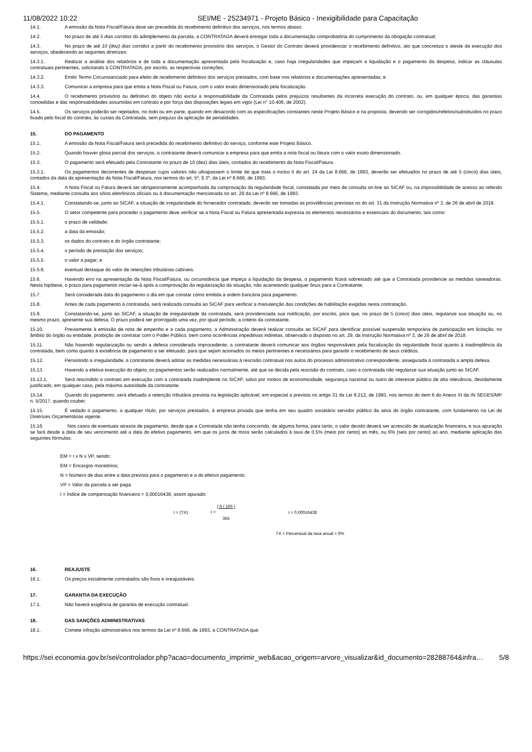11/08/2022 10:22 SEI/ME - 25234971 - Projeto Básico - Inexigibilidade para Capacitação
14.1. A emissão da Nota Fiscal/Fatura deve ser precedida do recebimento definitivo dos serviços, nos termos abaixo.
14.2. No prazo de até 5 dias corridos do adimplemento da parcela, a CONTRATADA deverá entregar toda a documentação comprobatória do cumprimento da obrigação contratual;
14.3. No prazo de até 10 (dez) dias corridos a partir do recebimento provisório dos serviços, o Gestor do Contrato deverá providenciar o recebimento definitivo, ato que concretiza o ateste da execução dos serviços, obedecendo as seguintes diretrizes:
14.3.1. Realizar a análise dos relatórios e de toda a documentação apresentada pela fiscalização e, caso haja irregularidades que impeçam a liquidação e o pagamento da despesa, indicar as cláusulas contratuais pertinentes, solicitando à CONTRATADA, por escrito, as respectivas correções;
14.3.2. Emitir Termo Circunstanciado para efeito de recebimento definitivo dos serviços prestados, com base nos relatórios e documentações apresentadas; e
14.3.3. Comunicar a empresa para que emita a Nota Fiscal ou Fatura, com o valor exato dimensionado pela fiscalização.
14.4. O recebimento provisório ou definitivo do objeto não exclui a responsabilidade da Contratada pelos prejuízos resultantes da incorreta execução do contrato, ou, em qualquer época, das garantias concedidas e das responsabilidades assumidas em contrato e por força das disposições legais em vigor (Lei n° 10.406, de 2002).
14.5. Os serviços poderão ser rejeitados, no todo ou em parte, quando em desacordo com as especificações constantes neste Projeto Básico e na proposta, devendo ser corrigidos/refeitos/substituídos no prazo fixado pelo fiscal do contrato, às custas da Contratada, sem prejuízo da aplicação de penalidades.
15. DO PAGAMENTO
15.1. A emissão da Nota Fiscal/Fatura será precedida do recebimento definitivo do serviço, conforme este Projeto Básico.
15.2. Quando houver glosa parcial dos serviços, a contratante deverá comunicar a empresa para que emita a nota fiscal ou fatura com o valor exato dimensionado.
15.3. O pagamento será efetuado pela Contratante no prazo de 10 (dez) dias úteis, contados do recebimento da Nota Fiscal/Fatura.
15.3.1. Os pagamentos decorrentes de despesas cujos valores não ultrapassem o limite de que trata o inciso II do art. 24 da Lei 8.666, de 1993, deverão ser efetuados no prazo de até 5 (cinco) dias úteis, contados da data da apresentação da Nota Fiscal/Fatura, nos termos do art. 5º, § 3º, da Lei nº 8.666, de 1993.
15.4. A Nota Fiscal ou Fatura deverá ser obrigatoriamente acompanhada da comprovação da regularidade fiscal, constatada por meio de consulta on-line ao SICAF ou, na impossibilidade de acesso ao referido Sistema, mediante consulta aos sítios eletrônicos oficiais ou à documentação mencionada no art. 29 da Lei nº 8.666, de 1993.
15.4.1. Constatando-se, junto ao SICAF, a situação de irregularidade do fornecedor contratado, deverão ser tomadas as providências previstas no do art. 31 da Instrução Normativa nº 3, de 26 de abril de 2018.
15.5. O setor competente para proceder o pagamento deve verificar se a Nota Fiscal ou Fatura apresentada expressa os elementos necessários e essenciais do documento, tais como:
15.5.1. o prazo de validade;
15.5.2. a data da emissão;
15.5.3. os dados do contrato e do órgão contratante;
15.5.4. o período de prestação dos serviços;
15.5.5. o valor a pagar; e
15.5.6. eventual destaque do valor de retenções tributárias cabíveis.
15.6. Havendo erro na apresentação da Nota Fiscal/Fatura, ou circunstância que impeça a liquidação da despesa, o pagamento ficará sobrestado até que a Contratada providencie as medidas saneadoras. Nesta hipótese, o prazo para pagamento iniciar-se-á após a comprovação da regularização da situação, não acarretando qualquer ônus para a Contratante;
15.7. Será considerada data do pagamento o dia em que constar como emitida a ordem bancária para pagamento.
15.8. Antes de cada pagamento à contratada, será realizada consulta ao SICAF para verificar a manutenção das condições de habilitação exigidas nesta contratação.
15.9. Constatando-se, junto ao SICAF, a situação de irregularidade da contratada, será providenciada sua notificação, por escrito, para que, no prazo de 5 (cinco) dias úteis, regularize sua situação ou, no mesmo prazo, apresente sua defesa. O prazo poderá ser prorrogado uma vez, por igual período, a critério da contratante.
15.10. Previamente à emissão de nota de empenho e a cada pagamento, a Administração deverá realizar consulta ao SICAF para identificar possível suspensão temporária de participação em licitação, no âmbito do órgão ou entidade, proibição de contratar com o Poder Público, bem como ocorrências impeditivas indiretas, observado o disposto no art. 29, da Instrução Normativa nº 3, de 26 de abril de 2018.
15.11. Não havendo regularização ou sendo a defesa considerada improcedente, a contratante deverá comunicar aos órgãos responsáveis pela fiscalização da regularidade fiscal quanto à inadimplência da contratada, bem como quanto à existência de pagamento a ser efetuado, para que sejam acionados os meios pertinentes e necessários para garantir o recebimento de seus créditos.
15.12. Persistindo a irregularidade, a contratante deverá adotar as medidas necessárias à rescisão contratual nos autos do processo administrativo correspondente, assegurada à contratada a ampla defesa.
15.13. Havendo a efetiva execução do objeto, os pagamentos serão realizados normalmente, até que se decida pela rescisão do contrato, caso a contratada não regularize sua situação junto ao SICAF.
15.13.1. Será rescindido o contrato em execução com a contratada inadimplente no SICAF, salvo por motivo de economicidade, segurança nacional ou outro de interesse público de alta relevância, devidamente justificado, em qualquer caso, pela máxima autoridade da contratante.
15.14. Quando do pagamento, será efetuada a retenção tributária prevista na legislação aplicável, em especial a prevista no artigo 31 da Lei 8.212, de 1993, nos termos do item 6 do Anexo XI da IN SEGES/MP n. 5/2017, quando couber.
15.15. É vedado o pagamento, a qualquer título, por serviços prestados, à empresa privada que tenha em seu quadro societário servidor público da ativa do órgão contratante, com fundamento na Lei de Diretrizes Orçamentárias vigente.
15.16. Nos casos de eventuais atrasos de pagamento, desde que a Contratada não tenha concorrido, de alguma forma, para tanto, o valor devido deverá ser acrescido de atualização financeira, e sua apuração se fará desde a data de seu vencimento até a data do efetivo pagamento, em que os juros de mora serão calculados à taxa de 0,5% (meio por cento) ao mês, ou 6% (seis por cento) ao ano, mediante aplicação das seguintes fórmulas:
EM = I x N x VP, sendo:
EM = Encargos moratórios;
N = Número de dias entre a data prevista para o pagamento e a do efetivo pagamento;
VP = Valor da parcela a ser paga.
I = Índice de compensação financeira = 0,00016438, assim apurado:
I = (TX) I = ( 6 / 100 )
365 I = 0,00016438
TX = Percentual da taxa anual = 6%
16. REAJUSTE
16.1. Os preços inicialmente contratados são fixos e irreajustáveis.
17. GARANTIA DA EXECUÇÃO
17.1. Não haverá exigência de garantia de execução contratual.
18. DAS SANÇÕES ADMINISTRATIVAS
18.1. Comete infração administrativa nos termos da Lei nº 8.666, de 1993, a CONTRATADA que:
https://sei.economia.gov.br/sei/controlador.php?acao=documento_imprimir_web&acao_origem=arvore_visualizar&id_documento=28288764&infra… 5/8